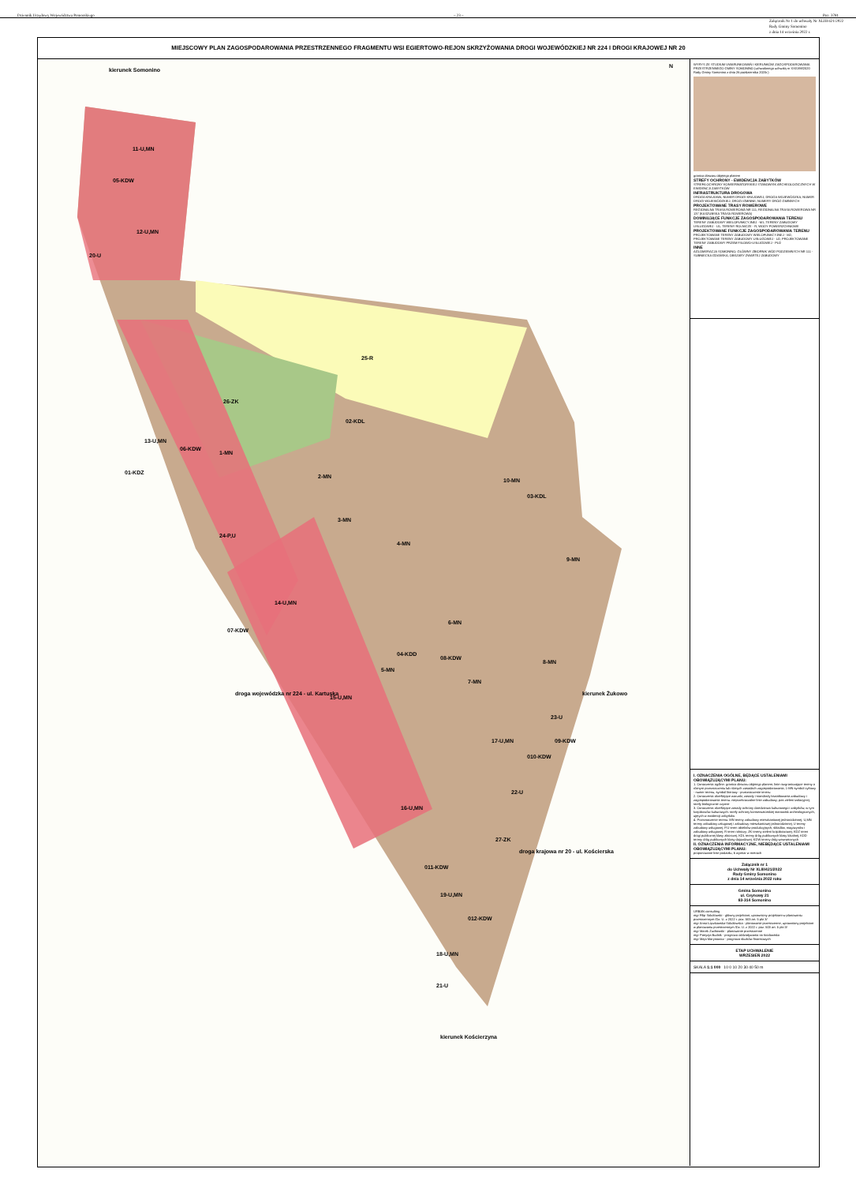Dziennik Urzędowy Województwa Pomorskiego – 23 – Poz. 3781
Załącznik Nr 1 do uchwały Nr XLIII/421/2022
Rady Gminy Somonino
z dnia 14 września 2022 r.
MIEJSCOWY PLAN ZAGOSPODAROWANIA PRZESTRZENNEGO FRAGMENTU WSI EGIERTOWO-REJON SKRZYŻOWANIA DROGI WOJEWÓDZKIEJ NR 224 I DROGI KRAJOWEJ NR 20
11-U,MN
12-U,MN
20-U
25-R
26-ZK
13-U,MN
1-MN
2-MN
3-MN
4-MN
24-P,U
10-MN
9-MN
14-U,MN
6-MN
8-MN
5-MN
7-MN
15-U,MN
23-U
17-U,MN
22-U
16-U,MN
27-ZK
19-U,MN
18-U,MN
21-U
kierunek Somonino
05-KDW
01-KDZ
06-KDW
02-KDL
03-KDL
04-KDD
08-KDW
07-KDW
droga wojewódzka nr 224 - ul. Kartuska
010-KDW
09-KDW
011-KDW
012-KDW
kierunek Żukowo
droga krajowa nr 20 - ul. Kościerska
kierunek Kościerzyna
N
WYRYS ZE STUDIUM UWARUNKOWAŃ I KIERUNKÓW ZAGOSPODAROWANIA PRZESTRZENNEGO GMINY SOMONINO (uchwalonego uchwałą nr XXI/198/2020 Rady Gminy Somonino z dnia 26 października 2020r.)
granica obszaru objętego planem
STREFY OCHRONY - EWIDENCJA ZABYTKÓW
STREFA OCHRONY KONSERWATORSKIEJ STANOWISK ARCHEOLOGICZNYCH W EWIDENCJI ZABYTKÓW
INFRASTRUKTURA DROGOWA
DROGA KRAJOWA; NUMER DROGI KRAJOWEJ; DROGA WOJEWÓDZKA; NUMER DROGI WOJEWÓDZKIEJ; DROGI GMINNE; NUMERY DRÓG GMINNYCH
PROJEKTOWANE TRASY ROWEROWE
REGIONALNA TRASA ROWEROWA NR 111; REGIONALNA TRASA ROWEROWA NR 137 (KASZUBSKA TRASA ROWEROWA)
DOMINUJĄCE FUNKCJE ZAGOSPODAROWANIA TERENU
TERENY ZABUDOWY WIELOFUNKCYJNEJ - M1; TERENY ZABUDOWY USŁUGOWEJ - U1; TERENY ROLNICZE - R; WODY POWIERZCHNIOWE
PROJEKTOWANE FUNKCJE ZAGOSPODAROWANIA TERENU
PROJEKTOWANE TERENY ZABUDOWY WIELOFUNKCYJNEJ - M2; PROJEKTOWANE TERENY ZABUDOWY USŁUGOWEJ - U2; PROJEKTOWANE TERENY ZABUDOWY PRZEMYSŁOWO-USŁUGOWEJ - PU2
INNE
AGLOMERACJA SOMONINO; GŁÓWNY ZBIORNIK WÓD PODZIEMNYCH NR 111 - SUBNIECKA GDAŃSKA; OBSZARY ZWARTEJ ZABUDOWY
I. OZNACZENIA OGÓLNE, BĘDĄCE USTALENIAMI OBOWIĄZUJĄCYMI PLANU:
1. Oznaczenia ogólne: granica obszaru objętego planem; linie rozgraniczające tereny o różnym przeznaczeniu lub różnych zasadach zagospodarowania; 1-MN symbol cyfrowy - numer terenu, symbol literowy - przeznaczenie terenu
2. Oznaczenia określające warunki, zasady i standardy kształtowania zabudowy i zagospodarowania terenu: nieprzekraczalne linie zabudowy; pas zieleni izolacyjnej; strefy biologicznie czynne
3. Oznaczenia określające zasady ochrony dziedzictwa kulturowego i zabytków, w tym krajobrazów kulturowych: strefy ochrony konserwatorskiej stanowisk archeologicznych, ujętych w ewidencji zabytków
4. Przeznaczenie terenu: MN tereny zabudowy mieszkaniowej jednorodzinnej; U,MN tereny zabudowy usługowej i zabudowy mieszkaniowej jednorodzinnej; U tereny zabudowy usługowej; P,U teren obiektów produkcyjnych, składów, magazynów i zabudowy usługowej; R teren rolniczy; ZK tereny zieleni krajobrazowej; KDZ teren drogi publicznej klasy zbiorczej; KDL tereny dróg publicznych klasy lokalnej; KDD tereny dróg publicznych klasy dojazdowej; KDW tereny dróg wewnętrznych
II. OZNACZENIA INFORMACYJNE, NIEBĘDĄCE USTALENIAMI OBOWIĄZUJĄCYMI PLANU:
proponowane linie podziału; 6 wymiar w metrach
Załącznik nr 1
do Uchwały Nr XLIII/421/2022
Rady Gminy Somonino
z dnia 14 września 2022 roku
Gmina Somonino
ul. Ceynowy 21
83-314 Somonino
URBAN consulting
mgr Filip Sokołowski - główny projektant, uprawniony projektant w planowaniu przestrzennym /Dz. U. z 2022 r. poz. 503 art. 5 pkt 3/
mgr Anna Łączkowska-Sokołowska - planowanie przestrzenne, uprawniony projektant w planowaniu przestrzennym /Dz. U. z 2022 r. poz. 503 art. 5 pkt 3/
mgr Marek Żuchowski - planowanie przestrzenne
mgr Patrycja Budnik - prognoza oddziaływania na środowisko
mgr Maja Marynowicz - prognoza skutków finansowych
ETAP UCHWALENIE
WRZESIEŃ 2022
SKALA 1:1 000 10 0 10 20 30 40 50 m